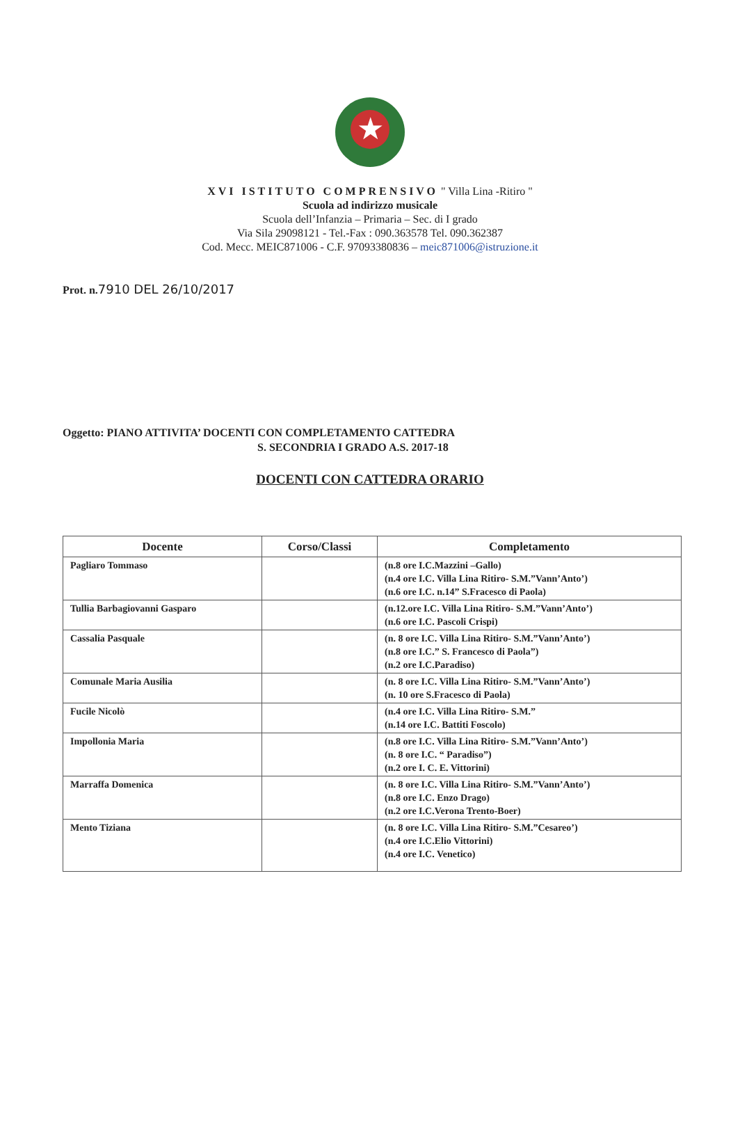★
XVI ISTITUTO COMPRENSIVO " Villa Lina -Ritiro "
Scuola ad indirizzo musicale
Scuola dell’Infanzia – Primaria – Sec. di I grado
Via Sila 29098121 - Tel.-Fax : 090.363578 Tel. 090.362387
Cod. Mecc. MEIC871006 - C.F. 97093380836 – meic871006@istruzione.it
Prot. n.7910 DEL 26/10/2017
Oggetto: PIANO ATTIVITA’ DOCENTI CON COMPLETAMENTO CATTEDRA
S. SECONDRIA I GRADO A.S. 2017-18
DOCENTI CON CATTEDRA ORARIO
| Docente | Corso/Classi | Completamento |
| --- | --- | --- |
| Pagliaro Tommaso | | (n.8 ore I.C.Mazzini –Gallo) (n.4 ore I.C. Villa Lina Ritiro- S.M.”Vann’Anto’) (n.6 ore I.C. n.14” S.Fracesco di Paola) |
| Tullia Barbagiovanni Gasparo | | (n.12.ore I.C. Villa Lina Ritiro- S.M.”Vann’Anto’) (n.6 ore I.C. Pascoli Crispi) |
| Cassalia Pasquale | | (n. 8 ore I.C. Villa Lina Ritiro- S.M.”Vann’Anto’) (n.8 ore I.C.” S. Francesco di Paola”) (n.2 ore I.C.Paradiso) |
| Comunale Maria Ausilia | | (n. 8 ore I.C. Villa Lina Ritiro- S.M.”Vann’Anto’) (n. 10 ore S.Fracesco di Paola) |
| Fucile Nicolò | | (n.4 ore I.C. Villa Lina Ritiro- S.M.” (n.14 ore I.C. Battiti Foscolo) |
| Impollonia Maria | | (n.8 ore I.C. Villa Lina Ritiro- S.M.”Vann’Anto’) (n. 8 ore I.C. “ Paradiso”) (n.2 ore I. C. E. Vittorini) |
| Marraffa Domenica | | (n. 8 ore I.C. Villa Lina Ritiro- S.M.”Vann’Anto’) (n.8 ore I.C. Enzo Drago) (n.2 ore I.C.Verona Trento-Boer) |
| Mento Tiziana | | (n. 8 ore I.C. Villa Lina Ritiro- S.M.”Cesareo’) (n.4 ore I.C.Elio Vittorini) (n.4 ore I.C. Venetico) |